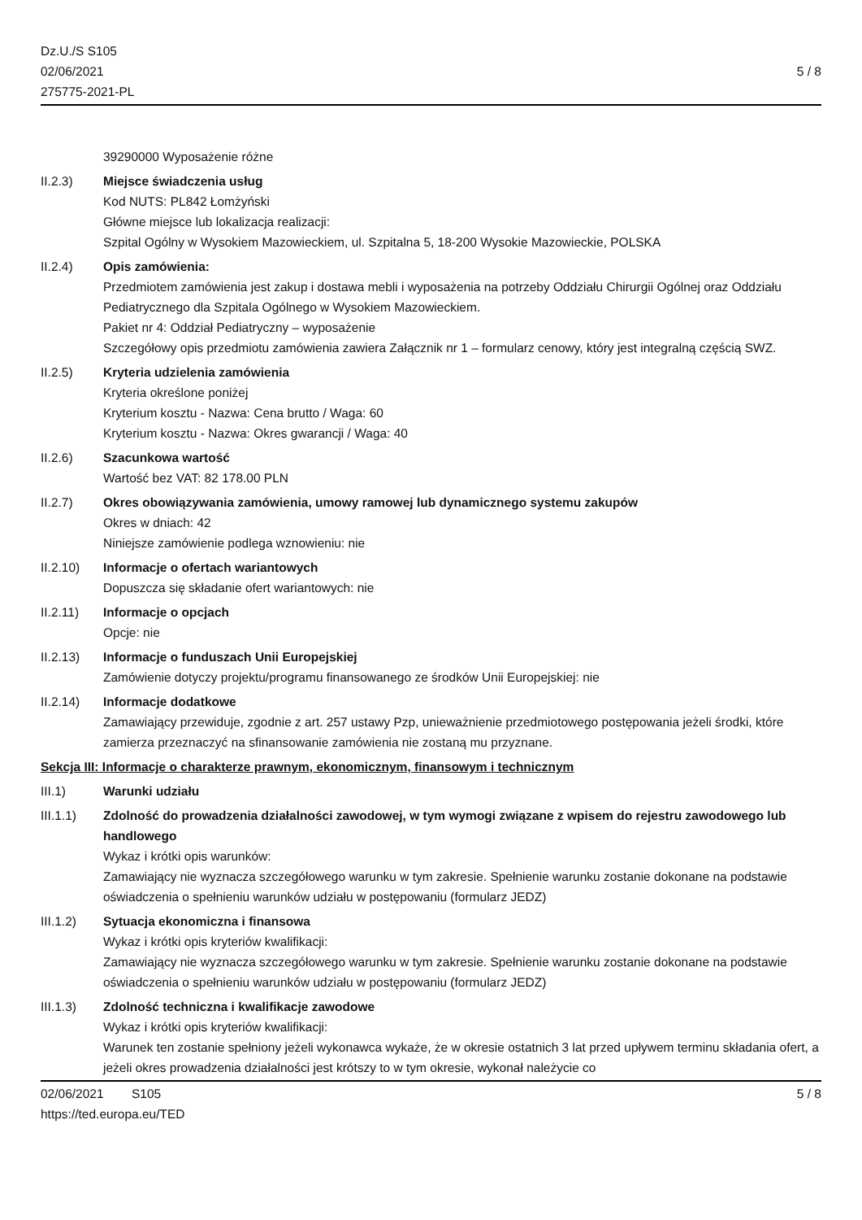Dz.U./S S105
02/06/2021
275775-2021-PL
5 / 8
39290000 Wyposażenie różne
II.2.3) Miejsce świadczenia usług
Kod NUTS: PL842 Łomżyński
Główne miejsce lub lokalizacja realizacji:
Szpital Ogólny w Wysokiem Mazowieckiem, ul. Szpitalna 5, 18-200 Wysokie Mazowieckie, POLSKA
II.2.4) Opis zamówienia:
Przedmiotem zamówienia jest zakup i dostawa mebli i wyposażenia na potrzeby Oddziału Chirurgii Ogólnej oraz Oddziału Pediatrycznego dla Szpitala Ogólnego w Wysokiem Mazowieckiem.
Pakiet nr 4: Oddział Pediatryczny – wyposażenie
Szczegółowy opis przedmiotu zamówienia zawiera Załącznik nr 1 – formularz cenowy, który jest integralną częścią SWZ.
II.2.5) Kryteria udzielenia zamówienia
Kryteria określone poniżej
Kryterium kosztu - Nazwa: Cena brutto / Waga: 60
Kryterium kosztu - Nazwa: Okres gwarancji / Waga: 40
II.2.6) Szacunkowa wartość
Wartość bez VAT: 82 178.00 PLN
II.2.7) Okres obowiązywania zamówienia, umowy ramowej lub dynamicznego systemu zakupów
Okres w dniach: 42
Niniejsze zamówienie podlega wznowieniu: nie
II.2.10) Informacje o ofertach wariantowych
Dopuszcza się składanie ofert wariantowych: nie
II.2.11) Informacje o opcjach
Opcje: nie
II.2.13) Informacje o funduszach Unii Europejskiej
Zamówienie dotyczy projektu/programu finansowanego ze środków Unii Europejskiej: nie
II.2.14) Informacje dodatkowe
Zamawiający przewiduje, zgodnie z art. 257 ustawy Pzp, unieważnienie przedmiotowego postępowania jeżeli środki, które zamierza przeznaczyć na sfinansowanie zamówienia nie zostaną mu przyznane.
Sekcja III: Informacje o charakterze prawnym, ekonomicznym, finansowym i technicznym
III.1) Warunki udziału
III.1.1) Zdolność do prowadzenia działalności zawodowej, w tym wymogi związane z wpisem do rejestru zawodowego lub handlowego
Wykaz i krótki opis warunków:
Zamawiający nie wyznacza szczegółowego warunku w tym zakresie. Spełnienie warunku zostanie dokonane na podstawie oświadczenia o spełnieniu warunków udziału w postępowaniu (formularz JEDZ)
III.1.2) Sytuacja ekonomiczna i finansowa
Wykaz i krótki opis kryteriów kwalifikacji:
Zamawiający nie wyznacza szczegółowego warunku w tym zakresie. Spełnienie warunku zostanie dokonane na podstawie oświadczenia o spełnieniu warunków udziału w postępowaniu (formularz JEDZ)
III.1.3) Zdolność techniczna i kwalifikacje zawodowe
Wykaz i krótki opis kryteriów kwalifikacji:
Warunek ten zostanie spełniony jeżeli wykonawca wykaże, że w okresie ostatnich 3 lat przed upływem terminu składania ofert, a jeżeli okres prowadzenia działalności jest krótszy to w tym okresie, wykonał należycie co
02/06/2021 S105
https://ted.europa.eu/TED
5 / 8